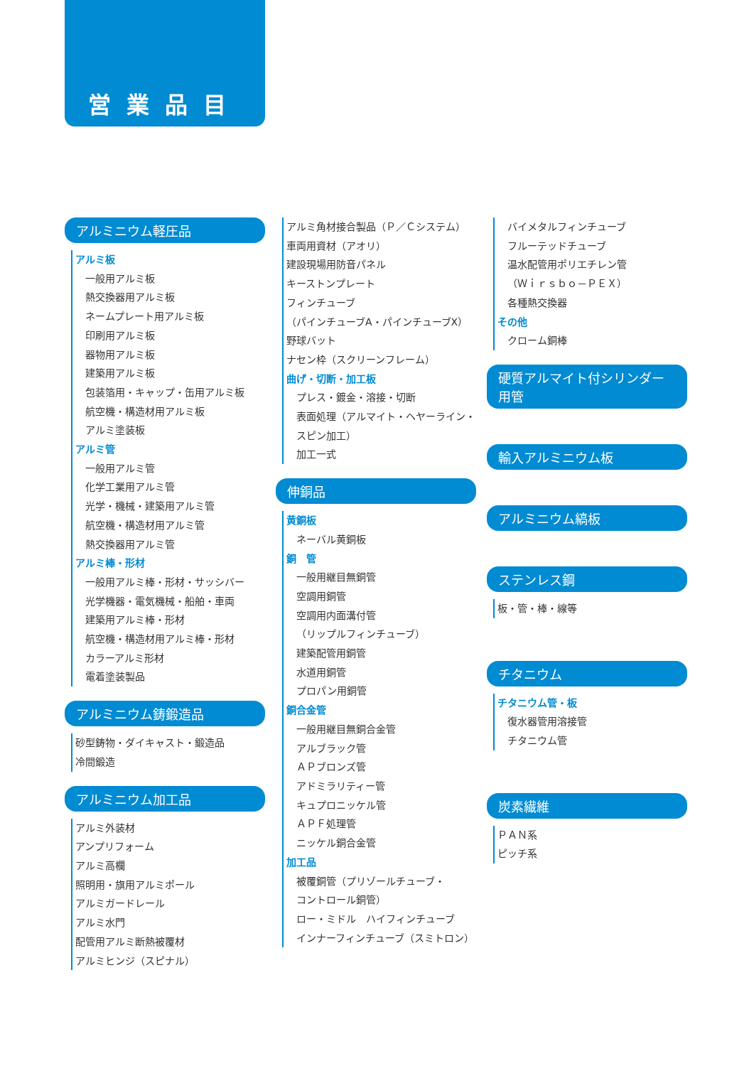営業品目
アルミニウム軽圧品
アルミ板
一般用アルミ板
熱交換器用アルミ板
ネームプレート用アルミ板
印刷用アルミ板
器物用アルミ板
建築用アルミ板
包装箔用・キャップ・缶用アルミ板
航空機・構造材用アルミ板
アルミ塗装板
アルミ管
一般用アルミ管
化学工業用アルミ管
光学・機械・建築用アルミ管
航空機・構造材用アルミ管
熱交換器用アルミ管
アルミ棒・形材
一般用アルミ棒・形材・サッシバー
光学機器・電気機械・船舶・車両
建築用アルミ棒・形材
航空機・構造材用アルミ棒・形材
カラーアルミ形材
電着塗装製品
アルミニウム鋳鍛造品
砂型鋳物・ダイキャスト・鍛造品
冷間鍛造
アルミニウム加工品
アルミ外装材
アンプリフォーム
アルミ高欄
照明用・旗用アルミポール
アルミガードレール
アルミ水門
配管用アルミ断熱被覆材
アルミヒンジ（スピナル）
アルミ角材接合製品（Ｐ／Ｃシステム）
車両用資材（アオリ）
建設現場用防音パネル
キーストンプレート
フィンチューブ
（パインチューブA・パインチューブX）
野球バット
ナセン枠（スクリーンフレーム）
曲げ・切断・加工板
プレス・鍍金・溶接・切断
表面処理（アルマイト・ヘヤーライン・
スピン加工）
加工一式
伸銅品
黄銅板
ネーバル黄銅板
銅　管
一般用継目無銅管
空調用銅管
空調用内面溝付管
（リップルフィンチューブ）
建築配管用銅管
水道用銅管
プロパン用銅管
銅合金管
一般用継目無銅合金管
アルブラック管
ＡＰブロンズ管
アドミラリティー管
キュプロニッケル管
ＡＰＦ処理管
ニッケル銅合金管
加工品
被覆銅管（プリゾールチューブ・
コントロール銅管）
ロー・ミドル　ハイフィンチューブ
インナーフィンチューブ（スミトロン）
バイメタルフィンチューブ
フルーテッドチューブ
温水配管用ポリエチレン管
（Ｗｉｒｓｂｏ－ＰＥＸ）
各種熱交換器
その他
クローム銅棒
硬質アルマイト付シリンダー用管
輸入アルミニウム板
アルミニウム縞板
ステンレス鋼
板・管・棒・線等
チタニウム
チタニウム管・板
復水器管用溶接管
チタニウム管
炭素繊維
ＰＡＮ系
ピッチ系